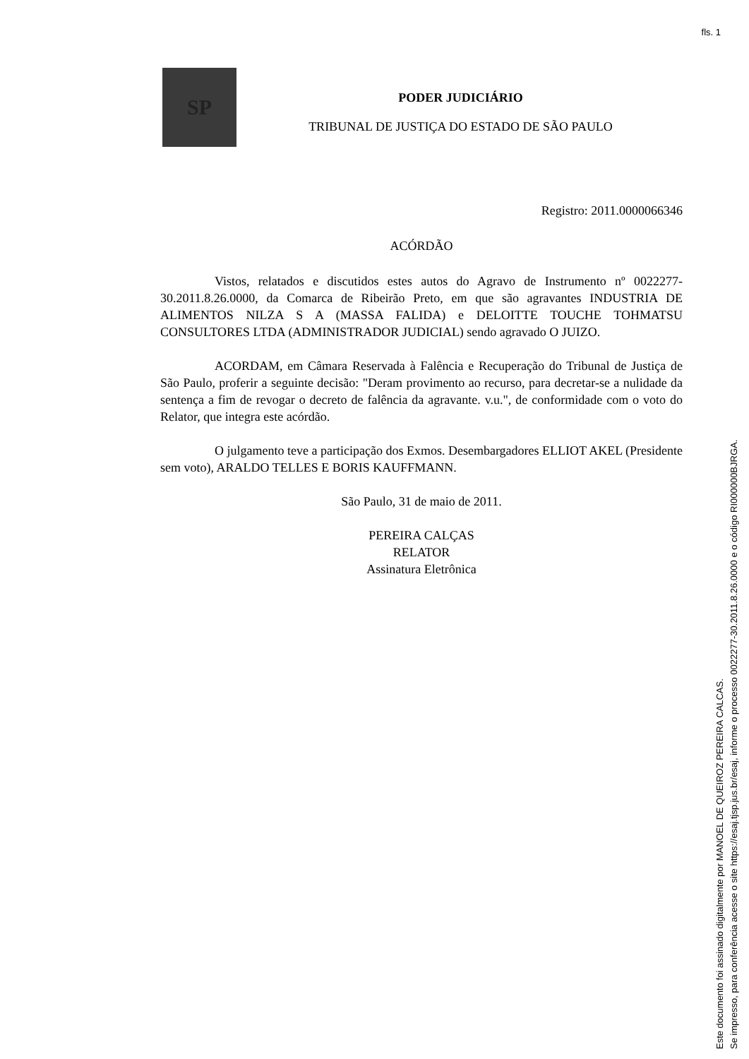fls. 1
SP
PODER JUDICIÁRIO
TRIBUNAL DE JUSTIÇA DO ESTADO DE SÃO PAULO
Registro: 2011.0000066346
ACÓRDÃO
Vistos, relatados e discutidos estes autos do Agravo de Instrumento nº 0022277-30.2011.8.26.0000, da Comarca de Ribeirão Preto, em que são agravantes INDUSTRIA DE ALIMENTOS NILZA S A (MASSA FALIDA) e DELOITTE TOUCHE TOHMATSU CONSULTORES LTDA (ADMINISTRADOR JUDICIAL) sendo agravado O JUIZO.
ACORDAM, em Câmara Reservada à Falência e Recuperação do Tribunal de Justiça de São Paulo, proferir a seguinte decisão: "Deram provimento ao recurso, para decretar-se a nulidade da sentença a fim de revogar o decreto de falência da agravante. v.u.", de conformidade com o voto do Relator, que integra este acórdão.
O julgamento teve a participação dos Exmos. Desembargadores ELLIOT AKEL (Presidente sem voto), ARALDO TELLES E BORIS KAUFFMANN.
São Paulo, 31 de maio de 2011.
PEREIRA CALÇAS
RELATOR
Assinatura Eletrônica
Este documento foi assinado digitalmente por MANOEL DE QUEIROZ PEREIRA CALCAS.
Se impresso, para conferência acesse o site https://esaj.tjsp.jus.br/esaj, informe o processo 0022277-30.2011.8.26.0000 e o código RI000000BJRGA.